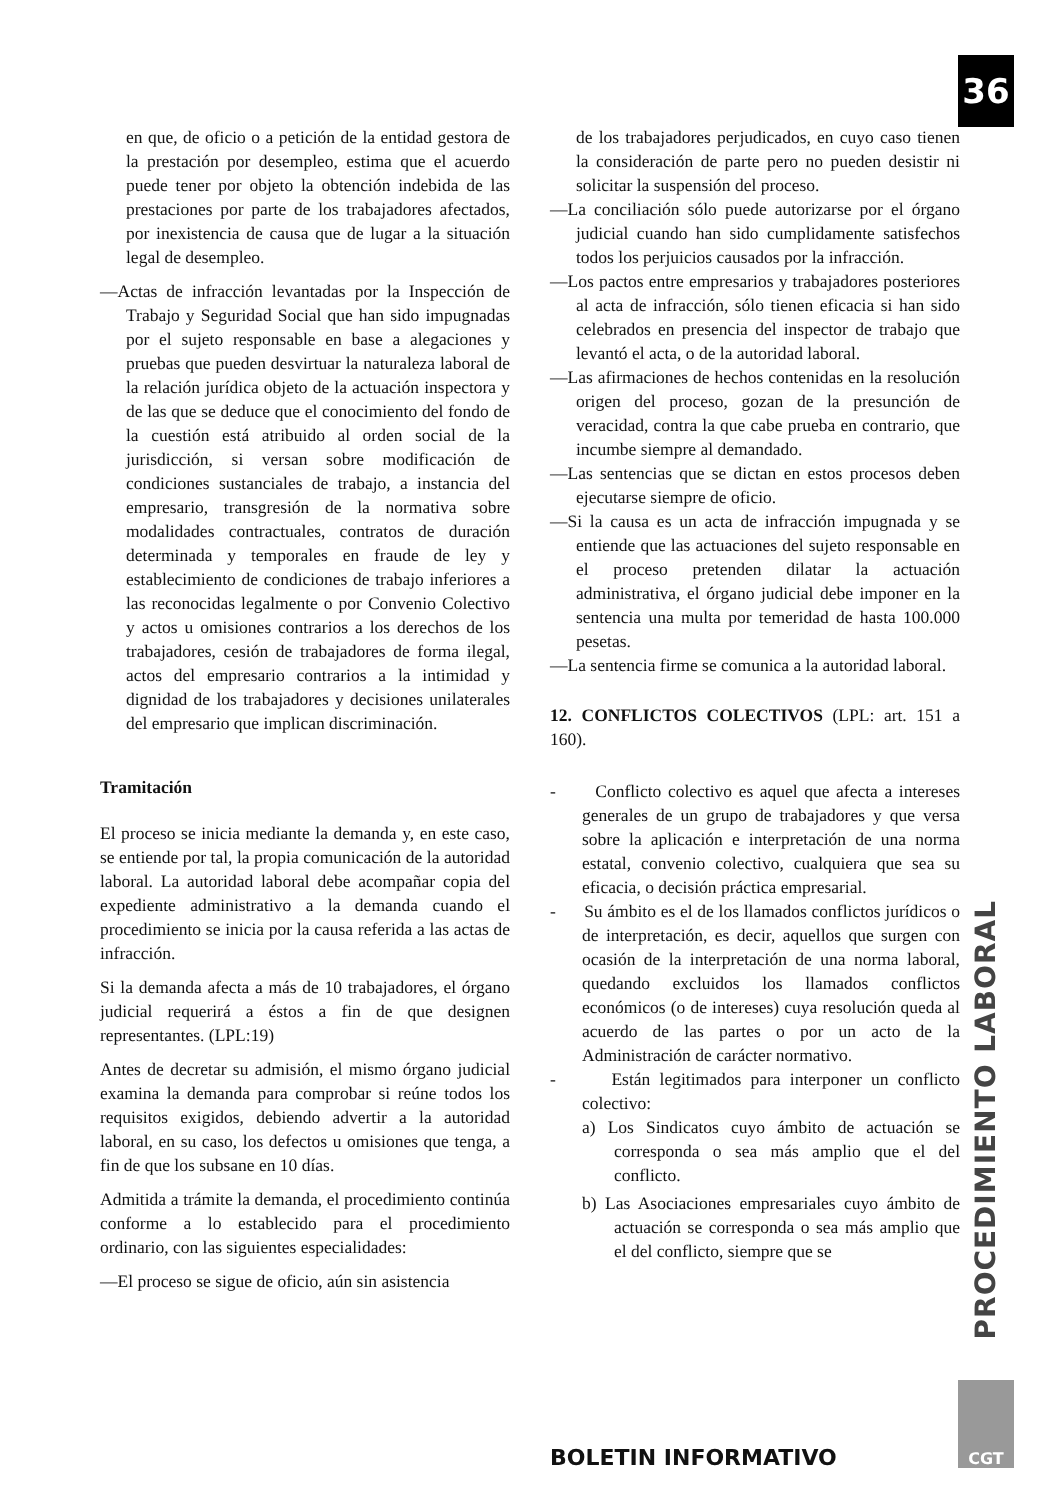36
en que, de oficio o a petición de la entidad gestora de la prestación por desempleo, estima que el acuerdo puede tener por objeto la obtención indebida de las prestaciones por parte de los trabajadores afectados, por inexistencia de causa que de lugar a la situación legal de desempleo.
—Actas de infracción levantadas por la Inspección de Trabajo y Seguridad Social que han sido impugnadas por el sujeto responsable en base a alegaciones y pruebas que pueden desvirtuar la naturaleza laboral de la relación jurídica objeto de la actuación inspectora y de las que se deduce que el conocimiento del fondo de la cuestión está atribuido al orden social de la jurisdicción, si versan sobre modificación de condiciones sustanciales de trabajo, a instancia del empresario, transgresión de la normativa sobre modalidades contractuales, contratos de duración determinada y temporales en fraude de ley y establecimiento de condiciones de trabajo inferiores a las reconocidas legalmente o por Convenio Colectivo y actos u omisiones contrarios a los derechos de los trabajadores, cesión de trabajadores de forma ilegal, actos del empresario contrarios a la intimidad y dignidad de los trabajadores y decisiones unilaterales del empresario que implican discriminación.
Tramitación
El proceso se inicia mediante la demanda y, en este caso, se entiende por tal, la propia comunicación de la autoridad laboral. La autoridad laboral debe acompañar copia del expediente administrativo a la demanda cuando el procedimiento se inicia por la causa referida a las actas de infracción.
Si la demanda afecta a más de 10 trabajadores, el órgano judicial requerirá a éstos a fin de que designen representantes. (LPL:19)
Antes de decretar su admisión, el mismo órgano judicial examina la demanda para comprobar si reúne todos los requisitos exigidos, debiendo advertir a la autoridad laboral, en su caso, los defectos u omisiones que tenga, a fin de que los subsane en 10 días.
Admitida a trámite la demanda, el procedimiento continúa conforme a lo establecido para el procedimiento ordinario, con las siguientes especialidades:
—El proceso se sigue de oficio, aún sin asistencia
de los trabajadores perjudicados, en cuyo caso tienen la consideración de parte pero no pueden desistir ni solicitar la suspensión del proceso.
—La conciliación sólo puede autorizarse por el órgano judicial cuando han sido cumplidamente satisfechos todos los perjuicios causados por la infracción.
—Los pactos entre empresarios y trabajadores posteriores al acta de infracción, sólo tienen eficacia si han sido celebrados en presencia del inspector de trabajo que levantó el acta, o de la autoridad laboral.
—Las afirmaciones de hechos contenidas en la resolución origen del proceso, gozan de la presunción de veracidad, contra la que cabe prueba en contrario, que incumbe siempre al demandado.
—Las sentencias que se dictan en estos procesos deben ejecutarse siempre de oficio.
—Si la causa es un acta de infracción impugnada y se entiende que las actuaciones del sujeto responsable en el proceso pretenden dilatar la actuación administrativa, el órgano judicial debe imponer en la sentencia una multa por temeridad de hasta 100.000 pesetas.
—La sentencia firme se comunica a la autoridad laboral.
12. CONFLICTOS COLECTIVOS (LPL: art. 151 a 160).
- Conflicto colectivo es aquel que afecta a intereses generales de un grupo de trabajadores y que versa sobre la aplicación e interpretación de una norma estatal, convenio colectivo, cualquiera que sea su eficacia, o decisión práctica empresarial.
- Su ámbito es el de los llamados conflictos jurídicos o de interpretación, es decir, aquellos que surgen con ocasión de la interpretación de una norma laboral, quedando excluidos los llamados conflictos económicos (o de intereses) cuya resolución queda al acuerdo de las partes o por un acto de la Administración de carácter normativo.
- Están legitimados para interponer un conflicto colectivo:
a) Los Sindicatos cuyo ámbito de actuación se corresponda o sea más amplio que el del conflicto.
b) Las Asociaciones empresariales cuyo ámbito de actuación se corresponda o sea más amplio que el del conflicto, siempre que se
PROCEDIMIENTO LABORAL
BOLETIN INFORMATIVO
CGT